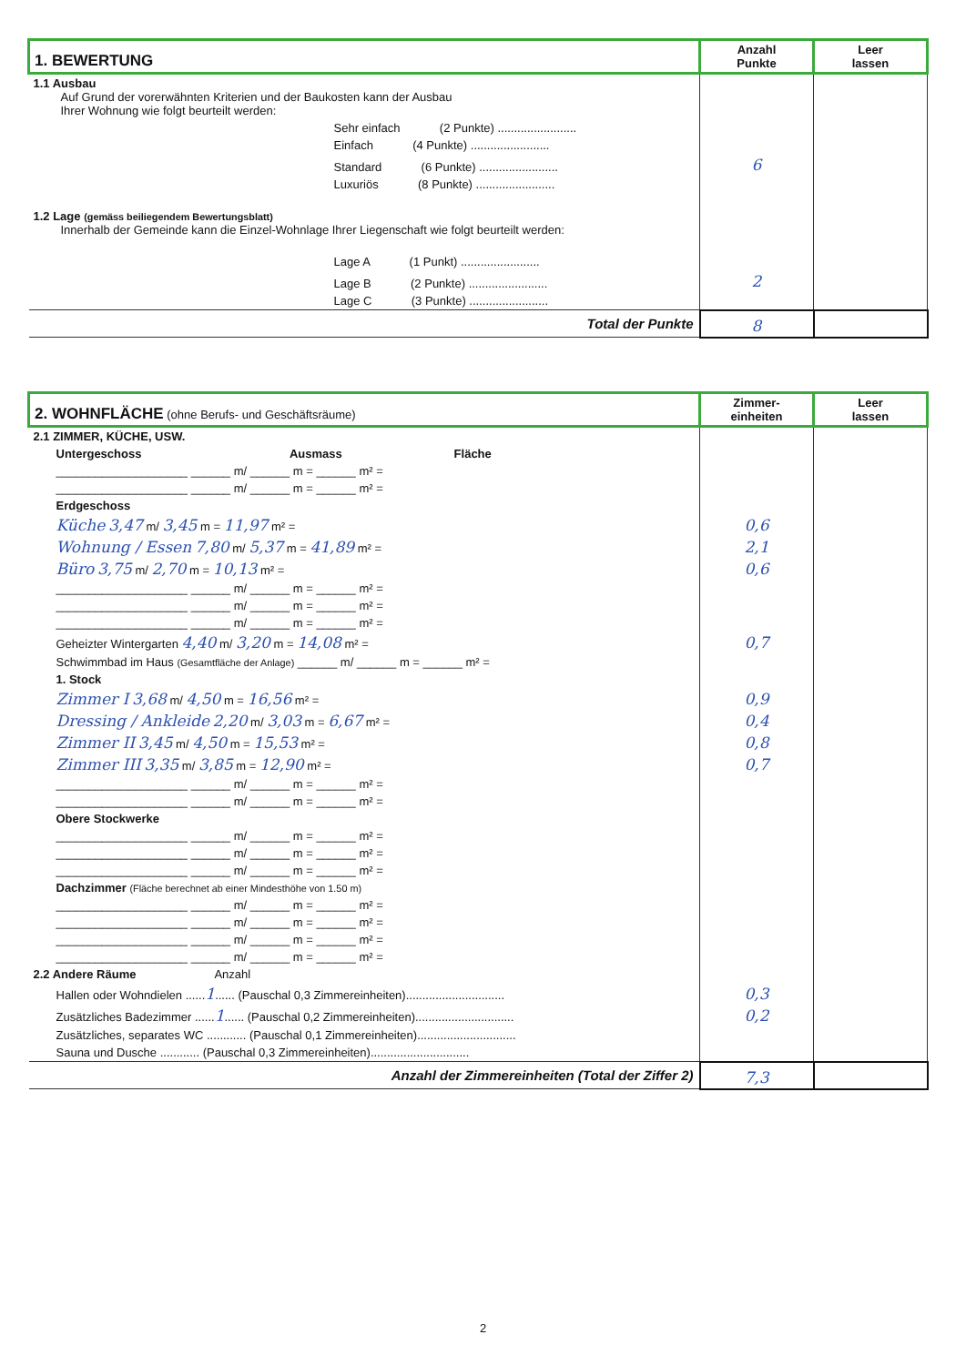| 1. BEWERTUNG | Anzahl Punkte | Leer lassen |
| 1.1 Ausbau Auf Grund der vorerwähnten Kriterien und der Baukosten kann der Ausbau Ihrer Wohnung wie folgt beurteilt werden: | | |
| Sehr einfach (2 Punkte) ........................ | | |
| Einfach (4 Punkte) ........................ | | |
| Standard (6 Punkte) ........................ | 6 | |
| Luxuriös (8 Punkte) ........................ | | |
| 1.2 Lage (gemäss beiliegendem Bewertungsblatt) Innerhalb der Gemeinde kann die Einzel-Wohnlage Ihrer Liegenschaft wie folgt beurteilt werden: | | |
| Lage A (1 Punkt) ........................ | | |
| Lage B (2 Punkte) ........................ | 2 | |
| Lage C (3 Punkte) ........................ | | |
| Total der Punkte | 8 | |
| 2. WOHNFLÄCHE (ohne Berufs- und Geschäftsräume) | Zimmer- einheiten | Leer lassen |
| 2.1 ZIMMER, KÜCHE, USW. | | |
| Untergeschoss Ausmass Fläche | | |
| ____________________ ______ m/ ______ m = ______ m² = | | |
| ____________________ ______ m/ ______ m = ______ m² = | | |
| Erdgeschoss | | |
| Küche 3,47 m/ 3,45 m = 11,97 m² = | 0,6 | |
| Wohnung / Essen 7,80 m/ 5,37 m = 41,89 m² = | 2,1 | |
| Büro 3,75 m/ 2,70 m = 10,13 m² = | 0,6 | |
| ____________________ ______ m/ ______ m = ______ m² = | | |
| ____________________ ______ m/ ______ m = ______ m² = | | |
| ____________________ ______ m/ ______ m = ______ m² = | | |
| Geheizter Wintergarten 4,40 m/ 3,20 m = 14,08 m² = | 0,7 | |
| Schwimmbad im Haus (Gesamtfläche der Anlage) ______ m/ ______ m = ______ m² = | | |
| 1. Stock | | |
| Zimmer I 3,68 m/ 4,50 m = 16,56 m² = | 0,9 | |
| Dressing / Ankleide 2,20 m/ 3,03 m = 6,67 m² = | 0,4 | |
| Zimmer II 3,45 m/ 4,50 m = 15,53 m² = | 0,8 | |
| Zimmer III 3,35 m/ 3,85 m = 12,90 m² = | 0,7 | |
| ____________________ ______ m/ ______ m = ______ m² = | | |
| ____________________ ______ m/ ______ m = ______ m² = | | |
| Obere Stockwerke | | |
| ____________________ ______ m/ ______ m = ______ m² = | | |
| ____________________ ______ m/ ______ m = ______ m² = | | |
| ____________________ ______ m/ ______ m = ______ m² = | | |
| Dachzimmer (Fläche berechnet ab einer Mindesthöhe von 1.50 m) | | |
| ____________________ ______ m/ ______ m = ______ m² = | | |
| ____________________ ______ m/ ______ m = ______ m² = | | |
| ____________________ ______ m/ ______ m = ______ m² = | | |
| ____________________ ______ m/ ______ m = ______ m² = | | |
| 2.2 Andere Räume Anzahl | | |
| Hallen oder Wohndielen ...... 1 ...... (Pauschal 0,3 Zimmereinheiten).............................. | 0,3 | |
| Zusätzliches Badezimmer ...... 1 ...... (Pauschal 0,2 Zimmereinheiten).............................. | 0,2 | |
| Zusätzliches, separates WC ............ (Pauschal 0,1 Zimmereinheiten).............................. | | |
| Sauna und Dusche ............ (Pauschal 0,3 Zimmereinheiten).............................. | | |
| Anzahl der Zimmereinheiten (Total der Ziffer 2) | 7,3 | |
2